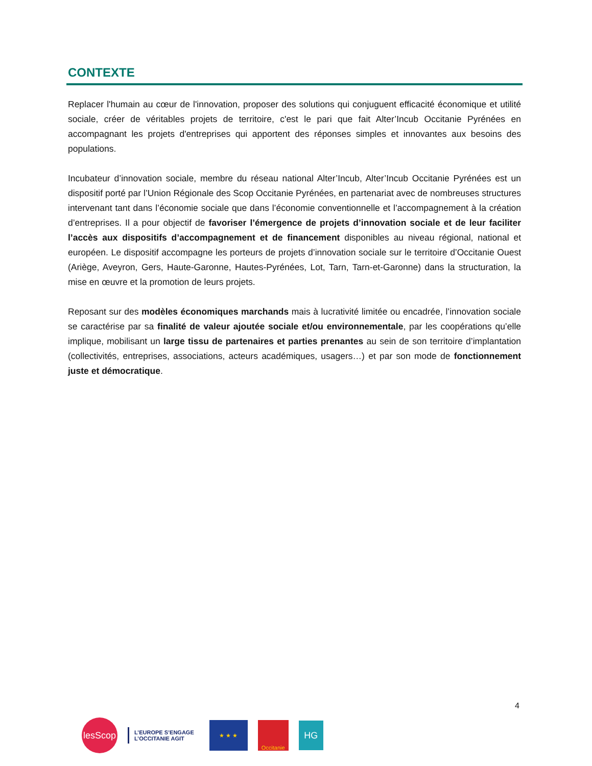CONTEXTE
Replacer l'humain au cœur de l'innovation, proposer des solutions qui conjuguent efficacité économique et utilité sociale, créer de véritables projets de territoire, c'est le pari que fait Alter’Incub Occitanie Pyrénées en accompagnant les projets d'entreprises qui apportent des réponses simples et innovantes aux besoins des populations.
Incubateur d’innovation sociale, membre du réseau national Alter’Incub, Alter’Incub Occitanie Pyrénées est un dispositif porté par l’Union Régionale des Scop Occitanie Pyrénées, en partenariat avec de nombreuses structures intervenant tant dans l’économie sociale que dans l’économie conventionnelle et l’accompagnement à la création d’entreprises. Il a pour objectif de favoriser l’émergence de projets d’innovation sociale et de leur faciliter l’accès aux dispositifs d’accompagnement et de financement disponibles au niveau régional, national et européen. Le dispositif accompagne les porteurs de projets d’innovation sociale sur le territoire d’Occitanie Ouest (Ariège, Aveyron, Gers, Haute-Garonne, Hautes-Pyrénées, Lot, Tarn, Tarn-et-Garonne) dans la structuration, la mise en œuvre et la promotion de leurs projets.
Reposant sur des modèles économiques marchands mais à lucrativité limitée ou encadrée, l’innovation sociale se caractérise par sa finalité de valeur ajoutée sociale et/ou environnementale, par les coopérations qu’elle implique, mobilisant un large tissu de partenaires et parties prenantes au sein de son territoire d’implantation (collectivités, entreprises, associations, acteurs académiques, usagers…) et par son mode de fonctionnement juste et démocratique.
4
lesScop
L’EUROPE S’ENGAGE
L’OCCITANIE AGIT
★ ★ ★ Occitanie
HG